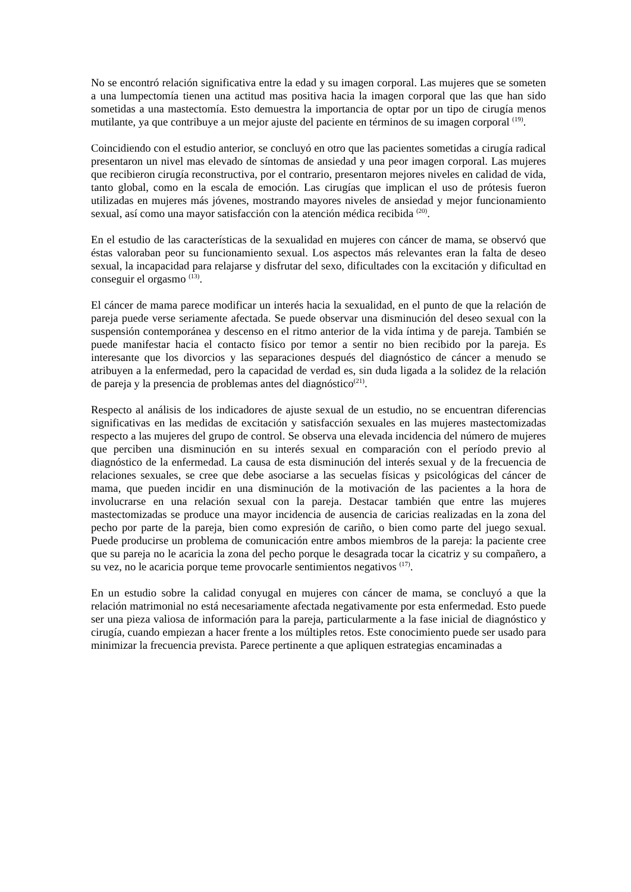No se encontró relación significativa entre la edad y su imagen corporal. Las mujeres que se someten a una lumpectomía tienen una actitud mas positiva hacia la imagen corporal que las que han sido sometidas a una mastectomía. Esto demuestra la importancia de optar por un tipo de cirugía menos mutilante, ya que contribuye a un mejor ajuste del paciente en términos de su imagen corporal <sup>(19)</sup>.
Coincidiendo con el estudio anterior, se concluyó en otro que las pacientes sometidas a cirugía radical presentaron un nivel mas elevado de síntomas de ansiedad y una peor imagen corporal. Las mujeres que recibieron cirugía reconstructiva, por el contrario, presentaron mejores niveles en calidad de vida, tanto global, como en la escala de emoción. Las cirugías que implican el uso de prótesis fueron utilizadas en mujeres más jóvenes, mostrando mayores niveles de ansiedad y mejor funcionamiento sexual, así como una mayor satisfacción con la atención médica recibida <sup>(20)</sup>.
En el estudio de las características de la sexualidad en mujeres con cáncer de mama, se observó que éstas valoraban peor su funcionamiento sexual. Los aspectos más relevantes eran la falta de deseo sexual, la incapacidad para relajarse y disfrutar del sexo, dificultades con la excitación y dificultad en conseguir el orgasmo <sup>(13)</sup>.
El cáncer de mama parece modificar un interés hacia la sexualidad, en el punto de que la relación de pareja puede verse seriamente afectada. Se puede observar una disminución del deseo sexual con la suspensión contemporánea y descenso en el ritmo anterior de la vida íntima y de pareja. También se puede manifestar hacia el contacto físico por temor a sentir no bien recibido por la pareja. Es interesante que los divorcios y las separaciones después del diagnóstico de cáncer a menudo se atribuyen a la enfermedad, pero la capacidad de verdad es, sin duda ligada a la solidez de la relación de pareja y la presencia de problemas antes del diagnóstico<sup>(21)</sup>.
Respecto al análisis de los indicadores de ajuste sexual de un estudio, no se encuentran diferencias significativas en las medidas de excitación y satisfacción sexuales en las mujeres mastectomizadas respecto a las mujeres del grupo de control. Se observa una elevada incidencia del número de mujeres que perciben una disminución en su interés sexual en comparación con el período previo al diagnóstico de la enfermedad. La causa de esta disminución del interés sexual y de la frecuencia de relaciones sexuales, se cree que debe asociarse a las secuelas físicas y psicológicas del cáncer de mama, que pueden incidir en una disminución de la motivación de las pacientes a la hora de involucrarse en una relación sexual con la pareja. Destacar también que entre las mujeres mastectomizadas se produce una mayor incidencia de ausencia de caricias realizadas en la zona del pecho por parte de la pareja, bien como expresión de cariño, o bien como parte del juego sexual. Puede producirse un problema de comunicación entre ambos miembros de la pareja: la paciente cree que su pareja no le acaricia la zona del pecho porque le desagrada tocar la cicatriz y su compañero, a su vez, no le acaricia porque teme provocarle sentimientos negativos <sup>(17)</sup>.
En un estudio sobre la calidad conyugal en mujeres con cáncer de mama, se concluyó a que la relación matrimonial no está necesariamente afectada negativamente por esta enfermedad. Esto puede ser una pieza valiosa de información para la pareja, particularmente a la fase inicial de diagnóstico y cirugía, cuando empiezan a hacer frente a los múltiples retos. Este conocimiento puede ser usado para minimizar la frecuencia prevista. Parece pertinente a que apliquen estrategias encaminadas a